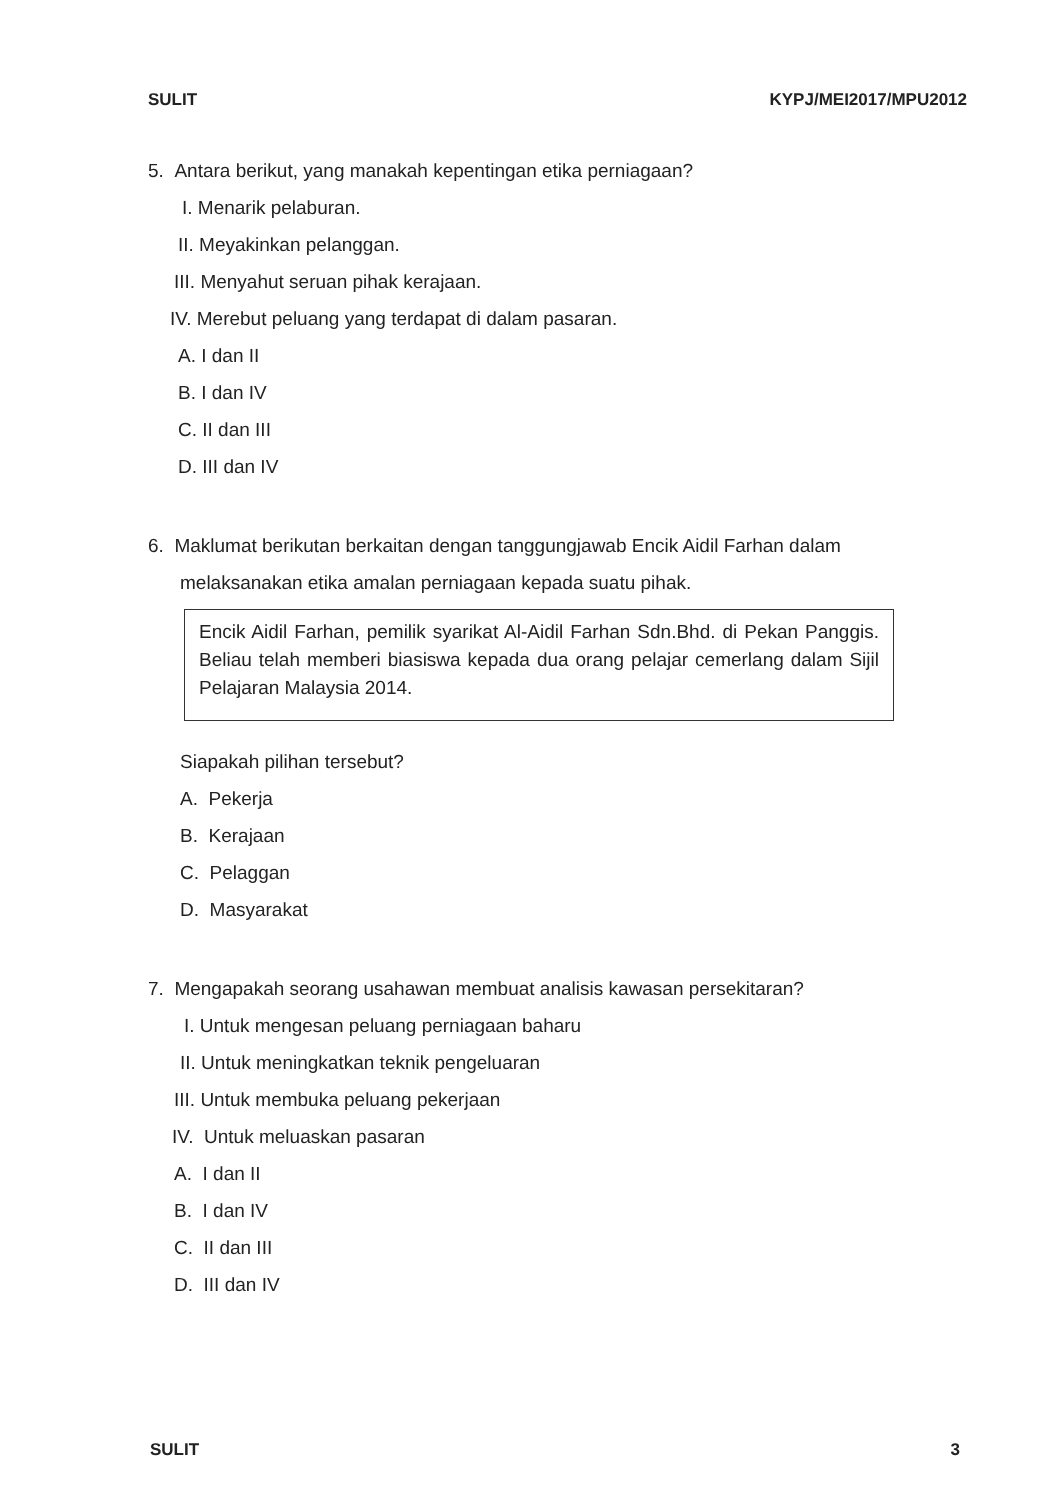SULIT KYPJ/MEI2017/MPU2012
5. Antara berikut, yang manakah kepentingan etika perniagaan?
I. Menarik pelaburan.
II. Meyakinkan pelanggan.
III. Menyahut seruan pihak kerajaan.
IV. Merebut peluang yang terdapat di dalam pasaran.
A. I dan II
B. I dan IV
C. II dan III
D. III dan IV
6. Maklumat berikutan berkaitan dengan tanggungjawab Encik Aidil Farhan dalam
melaksanakan etika amalan perniagaan kepada suatu pihak.
Encik Aidil Farhan, pemilik syarikat Al-Aidil Farhan Sdn.Bhd. di Pekan Panggis. Beliau telah memberi biasiswa kepada dua orang pelajar cemerlang dalam Sijil Pelajaran Malaysia 2014.
Siapakah pilihan tersebut?
A. Pekerja
B. Kerajaan
C. Pelaggan
D. Masyarakat
7. Mengapakah seorang usahawan membuat analisis kawasan persekitaran?
I. Untuk mengesan peluang perniagaan baharu
II. Untuk meningkatkan teknik pengeluaran
III. Untuk membuka peluang pekerjaan
IV. Untuk meluaskan pasaran
A. I dan II
B. I dan IV
C. II dan III
D. III dan IV
SULIT 3